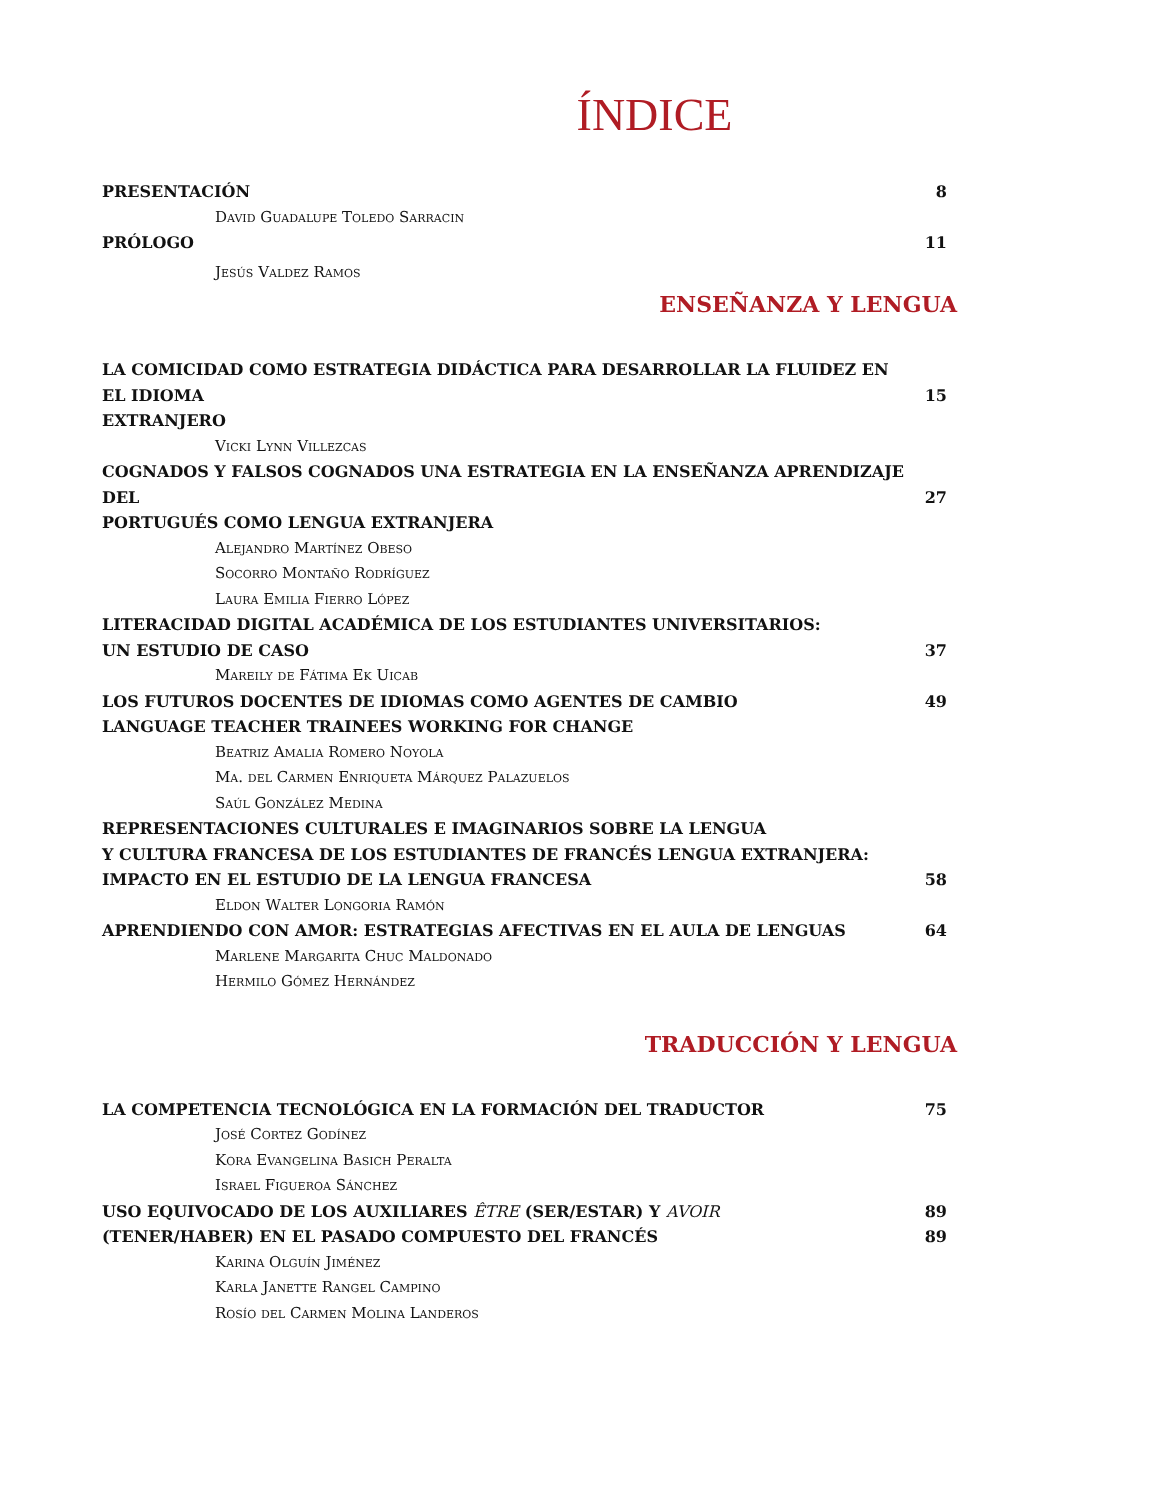ÍNDICE
PRESENTACIÓN 8
David Guadalupe Toledo Sarracin
PRÓLOGO 11
Jesús Valdez Ramos
ENSEÑANZA Y LENGUA
LA COMICIDAD COMO ESTRATEGIA DIDÁCTICA PARA DESARROLLAR LA FLUIDEZ EN EL IDIOMA
EXTRANJERO
15
Vicki Lynn Villezcas
COGNADOS Y FALSOS COGNADOS UNA ESTRATEGIA EN LA ENSEÑANZA APRENDIZAJE DEL
PORTUGUÉS COMO LENGUA EXTRANJERA
27
Alejandro Martínez Obeso
Socorro Montaño Rodríguez
Laura Emilia Fierro López
LITERACIDAD DIGITAL ACADÉMICA DE LOS ESTUDIANTES UNIVERSITARIOS:
UN ESTUDIO DE CASO
37
Mareily de Fátima Ek Uicab
LOS FUTUROS DOCENTES DE IDIOMAS COMO AGENTES DE CAMBIO
LANGUAGE TEACHER TRAINEES WORKING FOR CHANGE 49
Beatriz Amalia Romero Noyola
Ma. del Carmen Enriqueta Márquez Palazuelos
Saúl González Medina
REPRESENTACIONES CULTURALES E IMAGINARIOS SOBRE LA LENGUA
Y CULTURA FRANCESA DE LOS ESTUDIANTES DE FRANCÉS LENGUA EXTRANJERA:
IMPACTO EN EL ESTUDIO DE LA LENGUA FRANCESA
58
Eldon Walter Longoria Ramón
APRENDIENDO CON AMOR: ESTRATEGIAS AFECTIVAS EN EL AULA DE LENGUAS 64
Marlene Margarita Chuc Maldonado
Hermilo Gómez Hernández
TRADUCCIÓN Y LENGUA
LA COMPETENCIA TECNOLÓGICA EN LA FORMACIÓN DEL TRADUCTOR 75
José Cortez Godínez
Kora Evangelina Basich Peralta
Israel Figueroa Sánchez
USO EQUIVOCADO DE LOS AUXILIARES ÊTRE (SER/ESTAR) Y AVOIR 89
(TENER/HABER) EN EL PASADO COMPUESTO DEL FRANCÉS 89
Karina Olguín Jiménez
Karla Janette Rangel Campino
Rosío del Carmen Molina Landeros